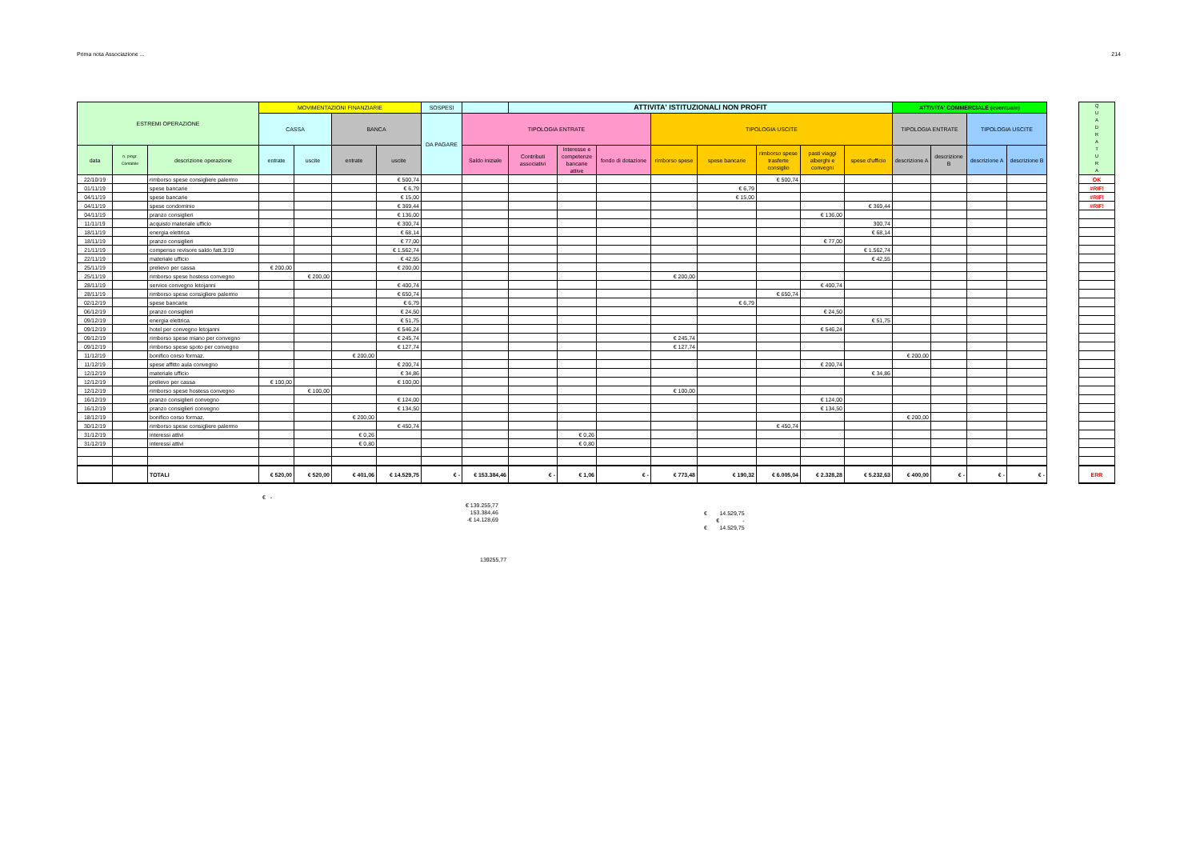Prima nota Associazione ... 214
| ESTREMI OPERAZIONE | | | MOVIMENTAZIONI FINANZIARIE | | | | SOSPESI | | ATTIVITA' ISTITUZIONALI NON PROFIT | | | | | | | | ATTIVITA' COMMERCIALE (eventuale) | | | | | Q U A D R A T U R A |
| | | | CASSA | | BANCA | | DA PAGARE | TIPOLOGIA ENTRATE | | | | TIPOLOGIA USCITE | | | | | TIPOLOGIA ENTRATE | | TIPOLOGIA USCITE | | | |
| data | n. progr. Contabile | descrizione operazione | entrate | uscite | entrate | uscite | | Saldo iniziale | Contributi associativi | Interesse e competenze bancarie attive | fondo di dotazione | rimborso spese | spese bancarie | rimborso spese trasferte consiglio | pasti viaggi alberghi e convegni | spese d'ufficio | descrizione A | descrizione B | descrizione A | descrizione B | | |
| 22/10/19 | | rimborso spese consigliere palermo | | | | € 500,74 | | | | | | | | € 500,74 | | | | | | | | OK |
| 01/11/19 | | spese bancarie | | | | € 6,79 | | | | | | | € 6,79 | | | | | | | | | #RIF! |
| 04/11/19 | | spese bancarie | | | | € 15,00 | | | | | | | € 15,00 | | | | | | | | | #RIF! |
| 04/11/19 | | spese condominio | | | | € 369,44 | | | | | | | | | | € 369,44 | | | | | | #RIF! |
| 04/11/19 | | pranzo consiglieri | | | | € 136,00 | | | | | | | | | € 136,00 | | | | | | | |
| 11/11/19 | | acquisto materiale ufficio | | | | € 300,74 | | | | | | | | | | 300,74 | | | | | | |
| 18/11/19 | | energia elettrica | | | | € 68,14 | | | | | | | | | | € 68,14 | | | | | | |
| 18/11/19 | | pranzo consiglieri | | | | € 77,00 | | | | | | | | | € 77,00 | | | | | | | |
| 21/11/19 | | compenso revisore saldo fatt.3/19 | | | | € 1.562,74 | | | | | | | | | | € 1.562,74 | | | | | | |
| 22/11/19 | | materiale ufficio | | | | € 42,55 | | | | | | | | | | € 42,55 | | | | | | |
| 25/11/19 | | prelievo per cassa | € 200,00 | | | € 200,00 | | | | | | | | | | | | | | | | |
| 25/11/19 | | rimborso spese hostess convegno | | € 200,00 | | | | | | | | € 200,00 | | | | | | | | | | |
| 28/11/19 | | service convegno letojanni | | | | € 400,74 | | | | | | | | | € 400,74 | | | | | | | |
| 28/11/19 | | rimborso spese consigliere palermo | | | | € 650,74 | | | | | | | | € 650,74 | | | | | | | | |
| 02/12/19 | | spese bancarie | | | | € 6,79 | | | | | | | € 6,79 | | | | | | | | | |
| 06/12/19 | | pranzo consiglieri | | | | € 24,50 | | | | | | | | | € 24,50 | | | | | | | |
| 09/12/19 | | energia elettrica | | | | € 51,75 | | | | | | | | | | € 51,75 | | | | | | |
| 09/12/19 | | hotel per convegno letojanni | | | | € 546,24 | | | | | | | | | € 546,24 | | | | | | | |
| 09/12/19 | | rimborso spese miano per convegno | | | | € 245,74 | | | | | | € 245,74 | | | | | | | | | | |
| 09/12/19 | | rimborso spese spoto per convegno | | | | € 127,74 | | | | | | € 127,74 | | | | | | | | | | |
| 11/12/19 | | bonifico corso formaz. | | | € 200,00 | | | | | | | | | | | | € 200,00 | | | | | |
| 11/12/19 | | spese affitto aula convegno | | | | € 200,74 | | | | | | | | | € 200,74 | | | | | | | |
| 12/12/19 | | materiale ufficio | | | | € 34,86 | | | | | | | | | | € 34,86 | | | | | | |
| 12/12/19 | | prelievo per cassa | € 100,00 | | | € 100,00 | | | | | | | | | | | | | | | | |
| 12/12/19 | | rimborso spese hostess convegno | | € 100,00 | | | | | | | | € 100,00 | | | | | | | | | | |
| 16/12/19 | | pranzo consiglieri convegno | | | | € 124,00 | | | | | | | | | € 124,00 | | | | | | | |
| 16/12/19 | | pranzo consiglieri convegno | | | | € 134,50 | | | | | | | | | € 134,50 | | | | | | | |
| 18/12/19 | | bonifico corso formaz. | | | € 200,00 | | | | | | | | | | | | € 200,00 | | | | | |
| 30/12/19 | | rimborso spese consigliere palermo | | | | € 450,74 | | | | | | | | € 450,74 | | | | | | | | |
| 31/12/19 | | interessi attivi | | | € 0,26 | | | | | € 0,26 | | | | | | | | | | | | |
| 31/12/19 | | interessi attivi | | | € 0,80 | | | | | € 0,80 | | | | | | | | | | | | |
| | | TOTALI | € 520,00 | € 520,00 | € 401,06 | € 14.529,75 | € - | € 153.384,46 | € - | € 1,06 | € - | € 773,48 | € 190,32 | € 6.005,04 | € 2.328,28 | € 5.232,63 | € 400,00 | € - | € - | € - | | ERR |
€ -
€ 139.255,77
153.384,46
-€ 14.128,69
€ 14.529,75
€ -
€ 14.529,75
139255,77